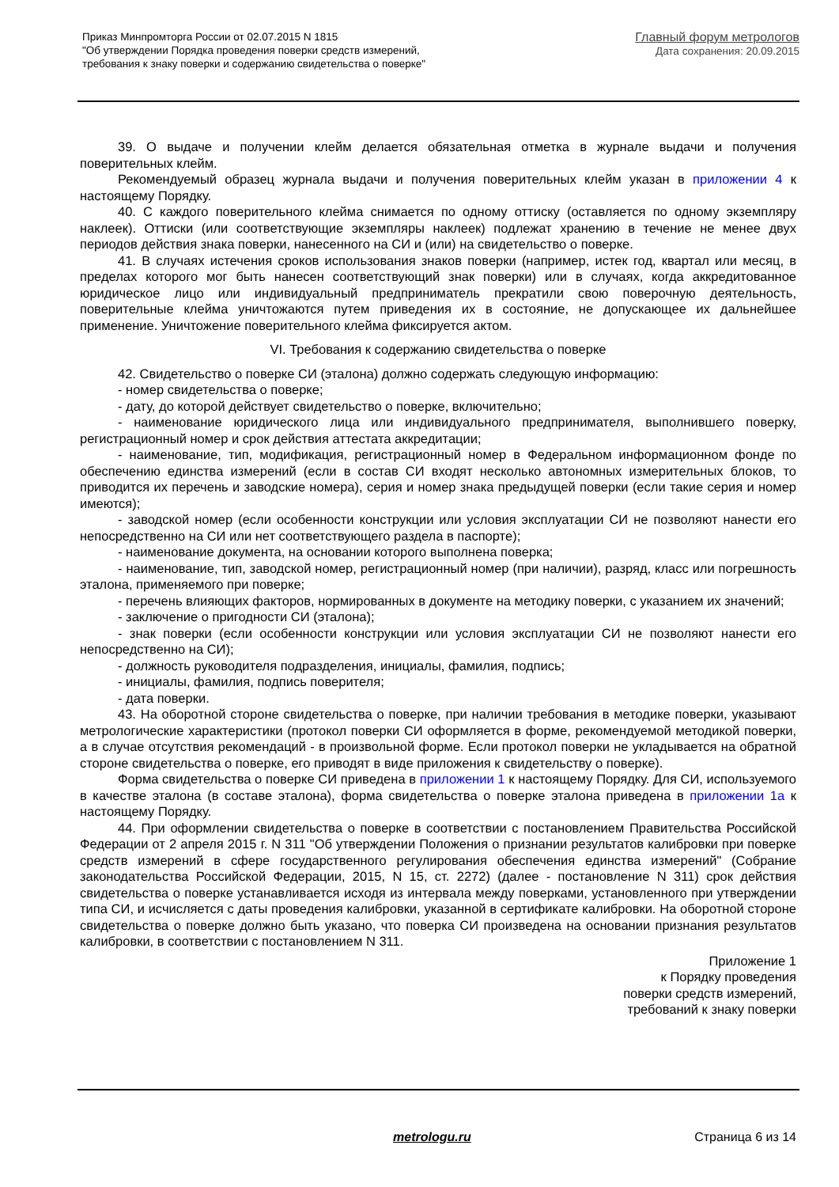Приказ Минпромторга России от 02.07.2015 N 1815
"Об утверждении Порядка проведения поверки средств измерений,
требования к знаку поверки и содержанию свидетельства о поверке"
Главный форум метрологов
Дата сохранения: 20.09.2015
39. О выдаче и получении клейм делается обязательная отметка в журнале выдачи и получения поверительных клейм.
Рекомендуемый образец журнала выдачи и получения поверительных клейм указан в приложении 4 к настоящему Порядку.
40. С каждого поверительного клейма снимается по одному оттиску (оставляется по одному экземпляру наклеек). Оттиски (или соответствующие экземпляры наклеек) подлежат хранению в течение не менее двух периодов действия знака поверки, нанесенного на СИ и (или) на свидетельство о поверке.
41. В случаях истечения сроков использования знаков поверки (например, истек год, квартал или месяц, в пределах которого мог быть нанесен соответствующий знак поверки) или в случаях, когда аккредитованное юридическое лицо или индивидуальный предприниматель прекратили свою поверочную деятельность, поверительные клейма уничтожаются путем приведения их в состояние, не допускающее их дальнейшее применение. Уничтожение поверительного клейма фиксируется актом.
VI. Требования к содержанию свидетельства о поверке
42. Свидетельство о поверке СИ (эталона) должно содержать следующую информацию:
- номер свидетельства о поверке;
- дату, до которой действует свидетельство о поверке, включительно;
- наименование юридического лица или индивидуального предпринимателя, выполнившего поверку, регистрационный номер и срок действия аттестата аккредитации;
- наименование, тип, модификация, регистрационный номер в Федеральном информационном фонде по обеспечению единства измерений (если в состав СИ входят несколько автономных измерительных блоков, то приводится их перечень и заводские номера), серия и номер знака предыдущей поверки (если такие серия и номер имеются);
- заводской номер (если особенности конструкции или условия эксплуатации СИ не позволяют нанести его непосредственно на СИ или нет соответствующего раздела в паспорте);
- наименование документа, на основании которого выполнена поверка;
- наименование, тип, заводской номер, регистрационный номер (при наличии), разряд, класс или погрешность эталона, применяемого при поверке;
- перечень влияющих факторов, нормированных в документе на методику поверки, с указанием их значений;
- заключение о пригодности СИ (эталона);
- знак поверки (если особенности конструкции или условия эксплуатации СИ не позволяют нанести его непосредственно на СИ);
- должность руководителя подразделения, инициалы, фамилия, подпись;
- инициалы, фамилия, подпись поверителя;
- дата поверки.
43. На оборотной стороне свидетельства о поверке, при наличии требования в методике поверки, указывают метрологические характеристики (протокол поверки СИ оформляется в форме, рекомендуемой методикой поверки, а в случае отсутствия рекомендаций - в произвольной форме. Если протокол поверки не укладывается на обратной стороне свидетельства о поверке, его приводят в виде приложения к свидетельству о поверке).
Форма свидетельства о поверке СИ приведена в приложении 1 к настоящему Порядку. Для СИ, используемого в качестве эталона (в составе эталона), форма свидетельства о поверке эталона приведена в приложении 1а к настоящему Порядку.
44. При оформлении свидетельства о поверке в соответствии с постановлением Правительства Российской Федерации от 2 апреля 2015 г. N 311 "Об утверждении Положения о признании результатов калибровки при поверке средств измерений в сфере государственного регулирования обеспечения единства измерений" (Собрание законодательства Российской Федерации, 2015, N 15, ст. 2272) (далее - постановление N 311) срок действия свидетельства о поверке устанавливается исходя из интервала между поверками, установленного при утверждении типа СИ, и исчисляется с даты проведения калибровки, указанной в сертификате калибровки. На оборотной стороне свидетельства о поверке должно быть указано, что поверка СИ произведена на основании признания результатов калибровки, в соответствии с постановлением N 311.
Приложение 1
к Порядку проведения
поверки средств измерений,
требований к знаку поверки
metrologu.ru Страница 6 из 14